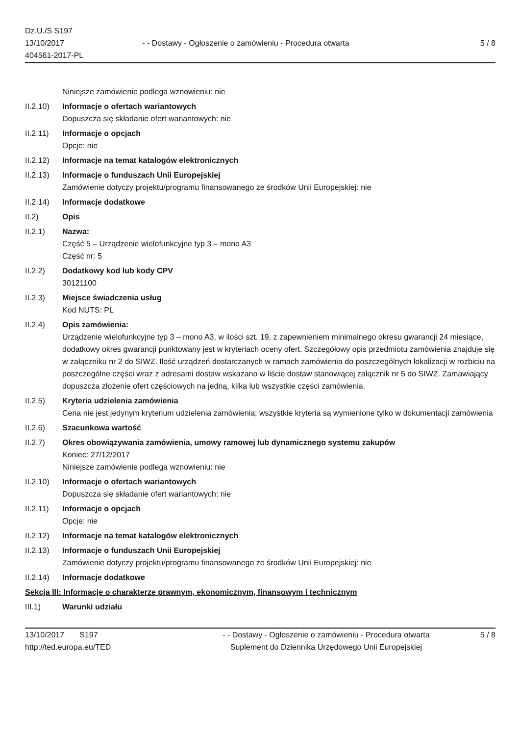Dz.U./S S197
13/10/2017
404561-2017-PL
- - Dostawy - Ogłoszenie o zamówieniu - Procedura otwarta
5 / 8
Niniejsze zamówienie podlega wznowieniu: nie
II.2.10)
Informacje o ofertach wariantowych
Dopuszcza się składanie ofert wariantowych: nie
II.2.11)
Informacje o opcjach
Opcje: nie
II.2.12)
Informacje na temat katalogów elektronicznych
II.2.13)
Informacje o funduszach Unii Europejskiej
Zamówienie dotyczy projektu/programu finansowanego ze środków Unii Europejskiej: nie
II.2.14)
Informacje dodatkowe
II.2) Opis
II.2.1) Nazwa:
Część 5 – Urządzenie wielofunkcyjne typ 3 – mono A3
Część nr: 5
II.2.2) Dodatkowy kod lub kody CPV
30121100
II.2.3) Miejsce świadczenia usług
Kod NUTS: PL
II.2.4) Opis zamówienia:
Urządzenie wielofunkcyjne typ 3 – mono A3, w ilości szt. 19, z zapewnieniem minimalnego okresu gwarancji 24 miesiące, dodatkowy okres gwarancji punktowany jest w kryteriach oceny ofert. Szczegółowy opis przedmiotu zamówienia znajduje się w załączniku nr 2 do SIWZ. Ilość urządzeń dostarczanych w ramach zamówienia do poszczególnych lokalizacji w rozbiciu na poszczególne części wraz z adresami dostaw wskazano w liście dostaw stanowiącej załącznik nr 5 do SIWZ. Zamawiający dopuszcza złożenie ofert częściowych na jedną, kilka lub wszystkie części zamówienia.
II.2.5) Kryteria udzielenia zamówienia
Cena nie jest jedynym kryterium udzielenia zamówienia; wszystkie kryteria są wymienione tylko w dokumentacji zamówienia
II.2.6) Szacunkowa wartość
II.2.7) Okres obowiązywania zamówienia, umowy ramowej lub dynamicznego systemu zakupów
Koniec: 27/12/2017
Niniejsze zamówienie podlega wznowieniu: nie
II.2.10)
Informacje o ofertach wariantowych
Dopuszcza się składanie ofert wariantowych: nie
II.2.11)
Informacje o opcjach
Opcje: nie
II.2.12)
Informacje na temat katalogów elektronicznych
II.2.13)
Informacje o funduszach Unii Europejskiej
Zamówienie dotyczy projektu/programu finansowanego ze środków Unii Europejskiej: nie
II.2.14)
Informacje dodatkowe
Sekcja III: Informacje o charakterze prawnym, ekonomicznym, finansowym i technicznym
III.1) Warunki udziału
13/10/2017 S197
http://ted.europa.eu/TED
- - Dostawy - Ogłoszenie o zamówieniu - Procedura otwarta
Suplement do Dziennika Urzędowego Unii Europejskiej
5 / 8